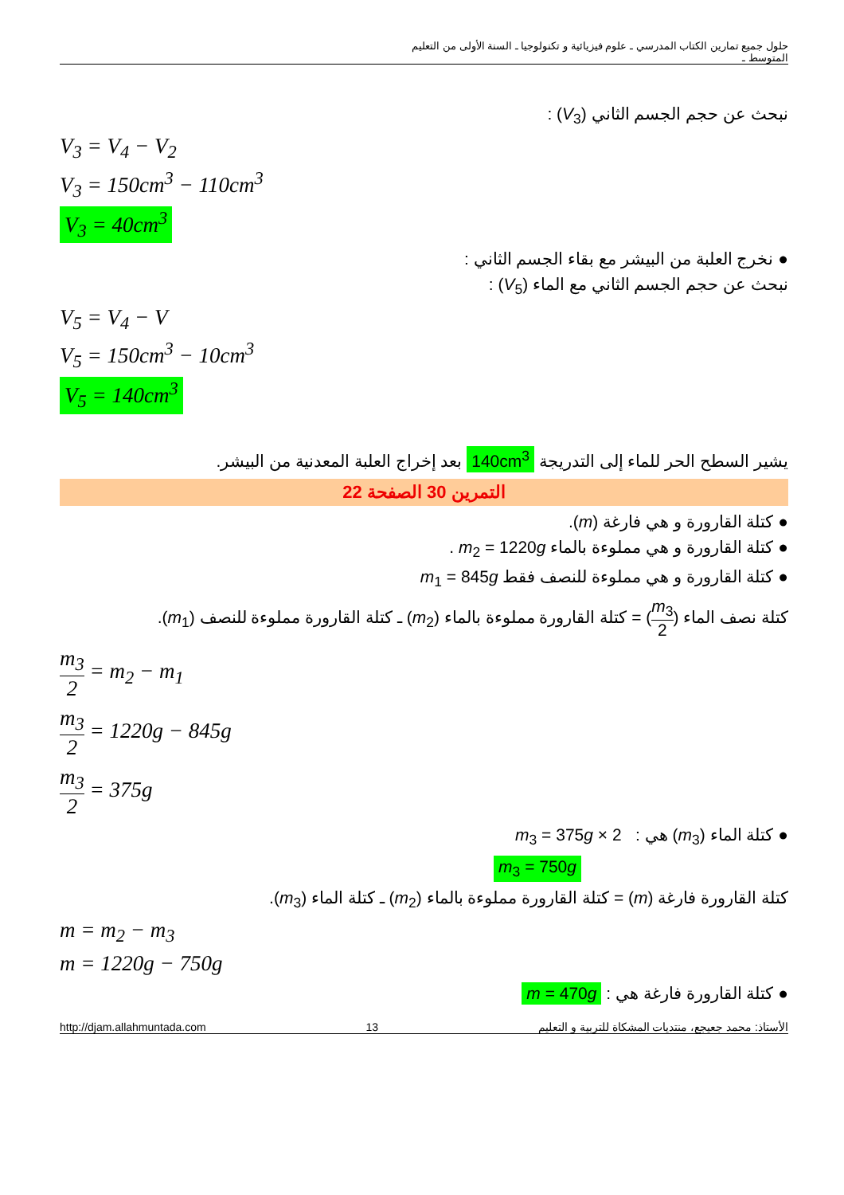حلول جميع تمارين الكتاب المدرسي ـ علوم فيزيائية و تكنولوجيا ـ السنة الأولى من التعليم المتوسط ـ
نبحث عن حجم الجسم الثاني (V<sub>3</sub>) :
V<sub>3</sub> = V<sub>4</sub> − V<sub>2</sub>
V<sub>3</sub> = 150cm<sup>3</sup> − 110cm<sup>3</sup>
V<sub>3</sub> = 40cm<sup>3</sup>
● نخرج العلبة من البيشر مع بقاء الجسم الثاني :
نبحث عن حجم الجسم الثاني مع الماء (V<sub>5</sub>) :
V<sub>5</sub> = V<sub>4</sub> − V
V<sub>5</sub> = 150cm<sup>3</sup> − 10cm<sup>3</sup>
V<sub>5</sub> = 140cm<sup>3</sup>
يشير السطح الحر للماء إلى التدريجة 140cm<sup>3</sup> بعد إخراج العلبة المعدنية من البيشر.
التمرين 30 الصفحة 22
● كتلة القارورة و هي فارغة (m).
● كتلة القارورة و هي مملوءة بالماء m<sub>2</sub> = 1220g .
● كتلة القارورة و هي مملوءة للنصف فقط m<sub>1</sub> = 845g
كتلة نصف الماء (m<sub>3</sub> 2) = كتلة القارورة مملوءة بالماء (m<sub>2</sub>) ـ كتلة القارورة مملوءة للنصف (m<sub>1</sub>).
m<sub>3</sub> 2 = m<sub>2</sub> − m<sub>1</sub>
m<sub>3</sub> 2 = 1220g − 845g
m<sub>3</sub> 2 = 375g
● كتلة الماء (m<sub>3</sub>) هي : m<sub>3</sub> = 375g × 2
m<sub>3</sub> = 750g
كتلة القارورة فارغة (m) = كتلة القارورة مملوءة بالماء (m<sub>2</sub>) ـ كتلة الماء (m<sub>3</sub>).
m = m<sub>2</sub> − m<sub>3</sub>
m = 1220g − 750g
● كتلة القارورة فارغة هي : m = 470g
http://djam.allahmuntada.com 13 الأستاذ: محمد جعيجع، منتديات المشكاة للتربية و التعليم